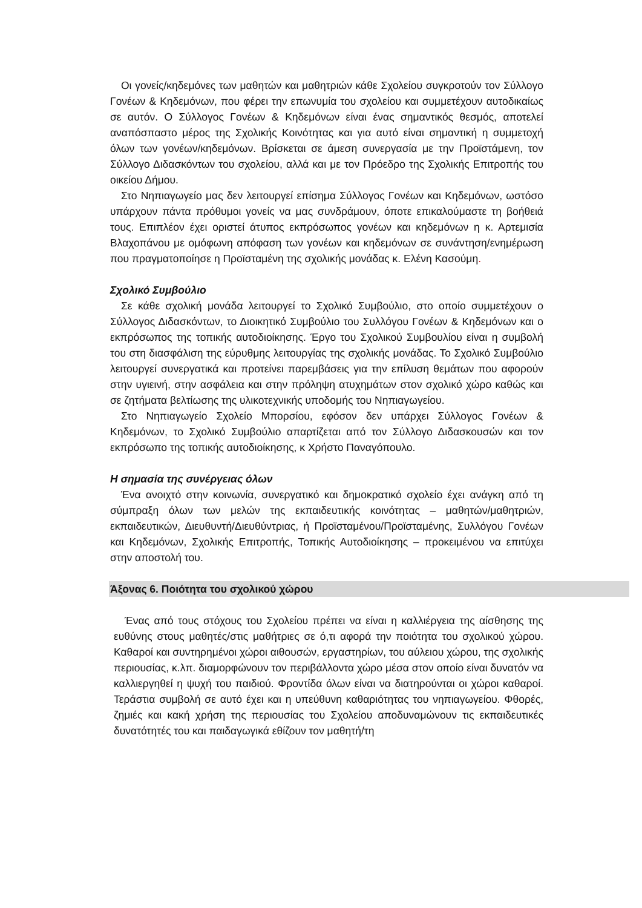Οι γονείς/κηδεμόνες των μαθητών και μαθητριών κάθε Σχολείου συγκροτούν τον Σύλλογο Γονέων & Κηδεμόνων, που φέρει την επωνυμία του σχολείου και συμμετέχουν αυτοδικαίως σε αυτόν. Ο Σύλλογος Γονέων & Κηδεμόνων είναι ένας σημαντικός θεσμός, αποτελεί αναπόσπαστο μέρος της Σχολικής Κοινότητας και για αυτό είναι σημαντική η συμμετοχή όλων των γονέων/κηδεμόνων. Βρίσκεται σε άμεση συνεργασία με την Προϊστάμενη, τον Σύλλογο Διδασκόντων του σχολείου, αλλά και με τον Πρόεδρο της Σχολικής Επιτροπής του οικείου Δήμου.
Στο Νηπιαγωγείο μας δεν λειτουργεί επίσημα Σύλλογος Γονέων και Κηδεμόνων, ωστόσο υπάρχουν πάντα πρόθυμοι γονείς να μας συνδράμουν, όποτε επικαλούμαστε τη βοήθειά τους. Επιπλέον έχει οριστεί άτυπος εκπρόσωπος γονέων και κηδεμόνων η κ. Αρτεμισία Βλαχοπάνου με ομόφωνη απόφαση των γονέων και κηδεμόνων σε συνάντηση/ενημέρωση που πραγματοποίησε η Προϊσταμένη της σχολικής μονάδας κ. Ελένη Κασούμη.
Σχολικό Συμβούλιο
Σε κάθε σχολική μονάδα λειτουργεί το Σχολικό Συμβούλιο, στο οποίο συμμετέχουν ο Σύλλογος Διδασκόντων, το Διοικητικό Συμβούλιο του Συλλόγου Γονέων & Κηδεμόνων και ο εκπρόσωπος της τοπικής αυτοδιοίκησης. Έργο του Σχολικού Συμβουλίου είναι η συμβολή του στη διασφάλιση της εύρυθμης λειτουργίας της σχολικής μονάδας. Το Σχολικό Συμβούλιο λειτουργεί συνεργατικά και προτείνει παρεμβάσεις για την επίλυση θεμάτων που αφορούν στην υγιεινή, στην ασφάλεια και στην πρόληψη ατυχημάτων στον σχολικό χώρο καθώς και σε ζητήματα βελτίωσης της υλικοτεχνικής υποδομής του Νηπιαγωγείου.
Στο Νηπιαγωγείο Σχολείο Μπορσίου, εφόσον δεν υπάρχει Σύλλογος Γονέων & Κηδεμόνων, το Σχολικό Συμβούλιο απαρτίζεται από τον Σύλλογο Διδασκουσών και τον εκπρόσωπο της τοπικής αυτοδιοίκησης, κ Χρήστο Παναγόπουλο.
Η σημασία της συνέργειας όλων
Ένα ανοιχτό στην κοινωνία, συνεργατικό και δημοκρατικό σχολείο έχει ανάγκη από τη σύμπραξη όλων των μελών της εκπαιδευτικής κοινότητας – μαθητών/μαθητριών, εκπαιδευτικών, Διευθυντή/Διευθύντριας, ή Προϊσταμένου/Προϊσταμένης, Συλλόγου Γονέων και Κηδεμόνων, Σχολικής Επιτροπής, Τοπικής Αυτοδιοίκησης – προκειμένου να επιτύχει στην αποστολή του.
Άξονας 6. Ποιότητα του σχολικού χώρου
Ένας από τους στόχους του Σχολείου πρέπει να είναι η καλλιέργεια της αίσθησης της ευθύνης στους μαθητές/στις μαθήτριες σε ό,τι αφορά την ποιότητα του σχολικού χώρου. Καθαροί και συντηρημένοι χώροι αιθουσών, εργαστηρίων, του αύλειου χώρου, της σχολικής περιουσίας, κ.λπ. διαμορφώνουν τον περιβάλλοντα χώρο μέσα στον οποίο είναι δυνατόν να καλλιεργηθεί η ψυχή του παιδιού. Φροντίδα όλων είναι να διατηρούνται οι χώροι καθαροί. Τεράστια συμβολή σε αυτό έχει και η υπεύθυνη καθαριότητας του νηπιαγωγείου. Φθορές, ζημιές και κακή χρήση της περιουσίας του Σχολείου αποδυναμώνουν τις εκπαιδευτικές δυνατότητές του και παιδαγωγικά εθίζουν τον μαθητή/τη